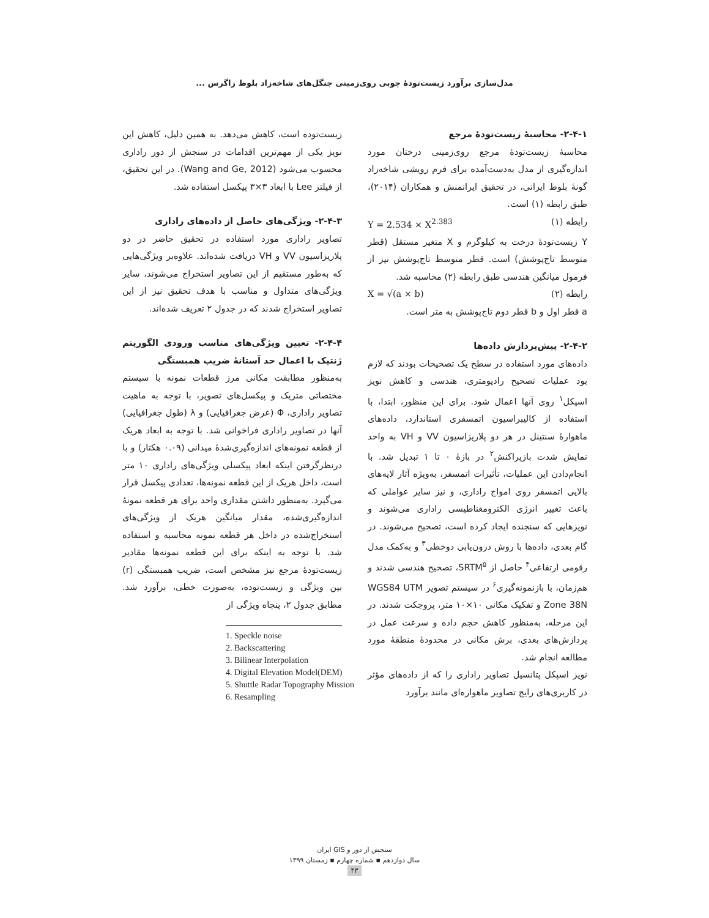مدل‌سازی برآورد زیست‌تودهٔ چوبی روی‌زمینی جنگل‌های شاخه‌زاد بلوط زاگرس ...
۲-۴-۱- محاسبهٔ زیست‌تودهٔ مرجع
محاسبهٔ زیست‌تودهٔ مرجع روی‌زمینی درختان مورد اندازه‌گیری از مدل به‌دست‌آمده برای فرم رویشی شاخه‌زاد گونهٔ بلوط ایرانی، در تحقیق ایرانمنش و همکاران (۲۰۱۴)، طبق رابطه (۱) است.
رابطه (۱) Y = 2.534 × X<sup>2.383</sup>
Y زیست‌تودهٔ درخت به کیلوگرم و X متغیر مستقل (قطر متوسط تاج‌پوشش) است. قطر متوسط تاج‌پوشش نیز از فرمول میانگین هندسی طبق رابطه (۲) محاسبه شد.
رابطه (۲) X = √(a × b)
a قطر اول و b قطر دوم تاج‌پوشش به متر است.
۲-۴-۲- پیش‌پردازش داده‌ها
داده‌های مورد استفاده در سطح یک تصحیحات بودند که لازم بود عملیات تصحیح رادیومتری، هندسی و کاهش نویز اسپکل<sup>۱</sup> روی آنها اعمال شود. برای این منظور، ابتدا، با استفاده از کالیبراسیون اتمسفری استاندارد، داده‌های ماهوارهٔ سنتینل در هر دو پلاریزاسیون VV و VH به واحد نمایش شدت بازپراکنش<sup>۲</sup> در بازهٔ ۰ تا ۱ تبدیل شد. با انجام‌دادن این عملیات، تأثیرات اتمسفر، به‌ویژه آثار لایه‌های بالایی اتمسفر روی امواج راداری، و نیز سایر عواملی که باعث تغییر انرژی الکترومغناطیسی راداری می‌شوند و نویزهایی که سنجنده ایجاد کرده است، تصحیح می‌شوند. در گام بعدی، داده‌ها با روش درون‌یابی دوخطی<sup>۳</sup> و به‌کمک مدل رقومی ارتفاعی<sup>۴</sup> حاصل از SRTM<sup>۵</sup>، تصحیح هندسی شدند و هم‌زمان، با بازنمونه‌گیری<sup>۶</sup> در سیستم تصویر WGS84 UTM Zone 38N و تفکیک مکانی ۱۰×۱۰ متر، پروجکت شدند. در این مرحله، به‌منظور کاهش حجم داده و سرعت عمل در پردازش‌های بعدی، برش مکانی در محدودهٔ منطقهٔ مورد مطالعه انجام شد.
نویز اسپکل پتانسیل تصاویر راداری را که از داده‌های مؤثر در کاربری‌های رایج تصاویر ماهواره‌ای مانند برآورد
زیست‌توده است، کاهش می‌دهد. به همین دلیل، کاهش این نویز یکی از مهم‌ترین اقدامات در سنجش از دور راداری محسوب می‌شود (Wang and Ge, 2012). در این تحقیق، از فیلتر Lee با ابعاد ۳×۳ پیکسل استفاده شد.
۲-۴-۳- ویژگی‌های حاصل از داده‌های راداری
تصاویر راداری مورد استفاده در تحقیق حاضر در دو پلاریزاسیون VV و VH دریافت شده‌اند. علاوه‌بر ویژگی‌هایی که به‌طور مستقیم از این تصاویر استخراج می‌شوند، سایر ویژگی‌های متداول و مناسب با هدف تحقیق نیز از این تصاویر استخراج شدند که در جدول ۲ تعریف شده‌اند.
۲-۴-۴- تعیین ویژگی‌های مناسب ورودی الگوریتم ژنتیک با اعمال حد آستانهٔ ضریب همبستگی
به‌منظور مطابقت مکانی مرز قطعات نمونه با سیستم مختصاتی متریک و پیکسل‌های تصویر، با توجه به ماهیت تصاویر راداری، Φ (عرض جغرافیایی) و λ (طول جغرافیایی) آنها در تصاویر راداری فراخوانی شد. با توجه به ابعاد هریک از قطعه نمونه‌های اندازه‌گیری‌شدهٔ میدانی (۰.۰۹ هکتار) و با درنظرگرفتن اینکه ابعاد پیکسلی ویژگی‌های راداری ۱۰ متر است، داخل هریک از این قطعه نمونه‌ها، تعدادی پیکسل قرار می‌گیرد. به‌منظور داشتن مقداری واحد برای هر قطعه نمونهٔ اندازه‌گیری‌شده، مقدار میانگین هریک از ویژگی‌های استخراج‌شده در داخل هر قطعه نمونه محاسبه و استفاده شد. با توجه به اینکه برای این قطعه نمونه‌ها مقادیر زیست‌تودهٔ مرجع نیز مشخص است، ضریب همبستگی (r) بین ویژگی و زیست‌توده، به‌صورت خطی، برآورد شد. مطابق جدول ۲، پنجاه ویژگی از
1. Speckle noise
2. Backscattering
3. Bilinear Interpolation
4. Digital Elevation Model(DEM)
5. Shuttle Radar Topography Mission
6. Resampling
سنجش از دور و GIS ایران
سال دوازدهم ▪ شماره چهارم ▪ زمستان ۱۳۹۹
۴۳